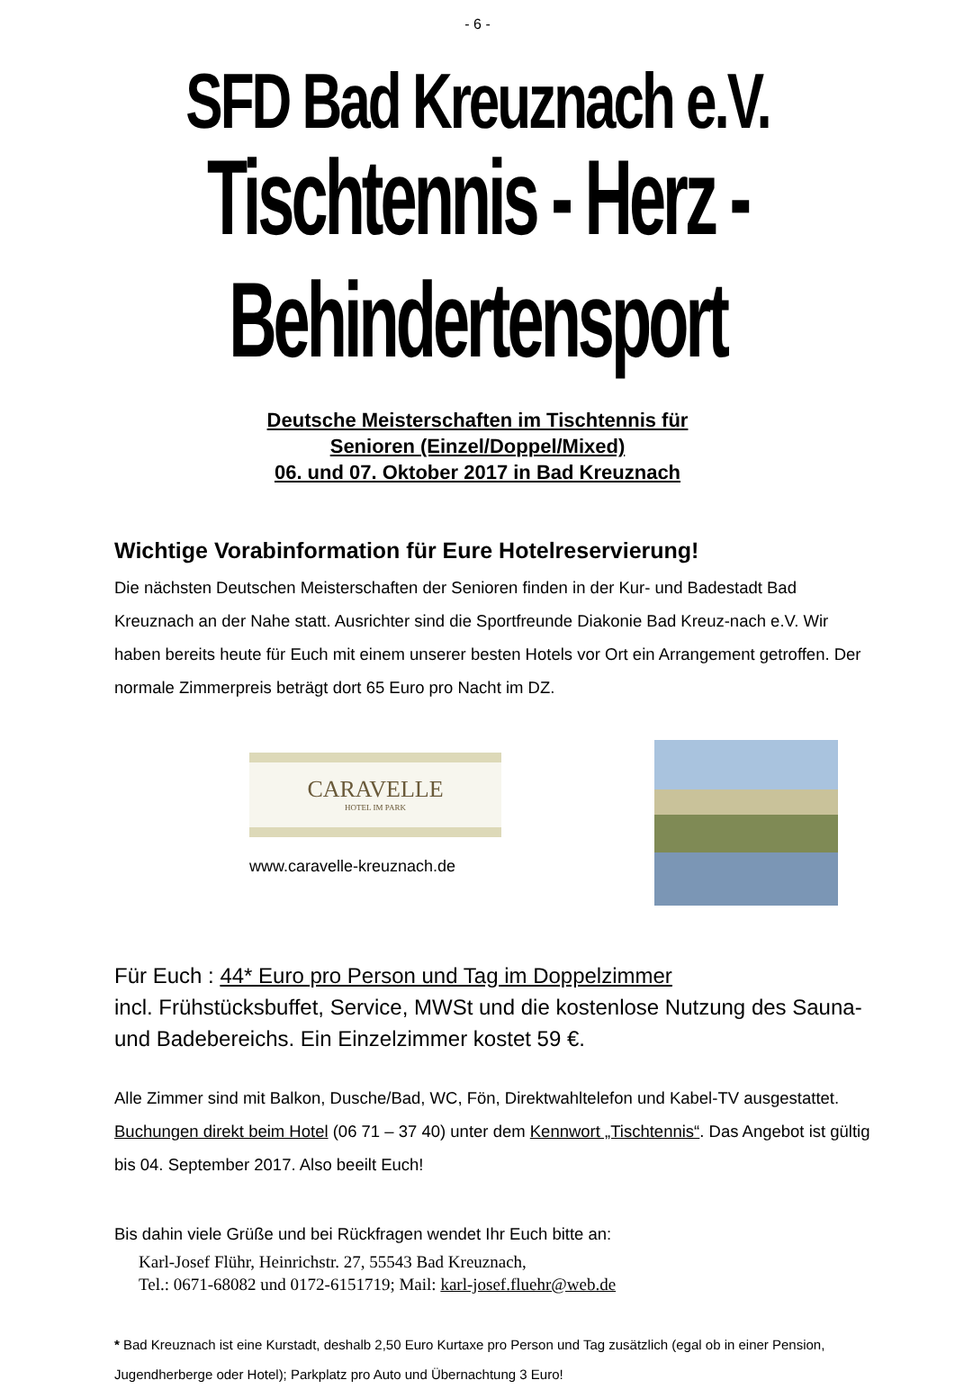- 6 -
SFD Bad Kreuznach e.V.
Tischtennis - Herz - Behindertensport
Deutsche Meisterschaften im Tischtennis für
Senioren (Einzel/Doppel/Mixed)
06. und 07. Oktober 2017 in Bad Kreuznach
Wichtige Vorabinformation für Eure Hotelreservierung!
Die nächsten Deutschen Meisterschaften der Senioren finden in der Kur- und Badestadt Bad Kreuznach an der Nahe statt. Ausrichter sind die Sportfreunde Diakonie Bad Kreuz-nach e.V. Wir haben bereits heute für Euch mit einem unserer besten Hotels vor Ort ein Arrangement getroffen. Der normale Zimmerpreis beträgt dort 65 Euro pro Nacht im DZ.
CARAVELLE
HOTEL IM PARK
www.caravelle-kreuznach.de
Für Euch : 44* Euro pro Person und Tag im Doppelzimmer
incl. Frühstücksbuffet, Service, MWSt und die kostenlose Nutzung des Sauna- und Badebereichs. Ein Einzelzimmer kostet 59 €.
Alle Zimmer sind mit Balkon, Dusche/Bad, WC, Fön, Direktwahltelefon und Kabel-TV ausgestattet. Buchungen direkt beim Hotel (06 71 – 37 40) unter dem Kennwort „Tischtennis“. Das Angebot ist gültig bis 04. September 2017. Also beeilt Euch!
Bis dahin viele Grüße und bei Rückfragen wendet Ihr Euch bitte an:
Karl-Josef Flühr, Heinrichstr. 27, 55543 Bad Kreuznach,
Tel.: 0671-68082 und 0172-6151719; Mail: karl-josef.fluehr@web.de
* Bad Kreuznach ist eine Kurstadt, deshalb 2,50 Euro Kurtaxe pro Person und Tag zusätzlich (egal ob in einer Pension, Jugendherberge oder Hotel); Parkplatz pro Auto und Übernachtung 3 Euro!